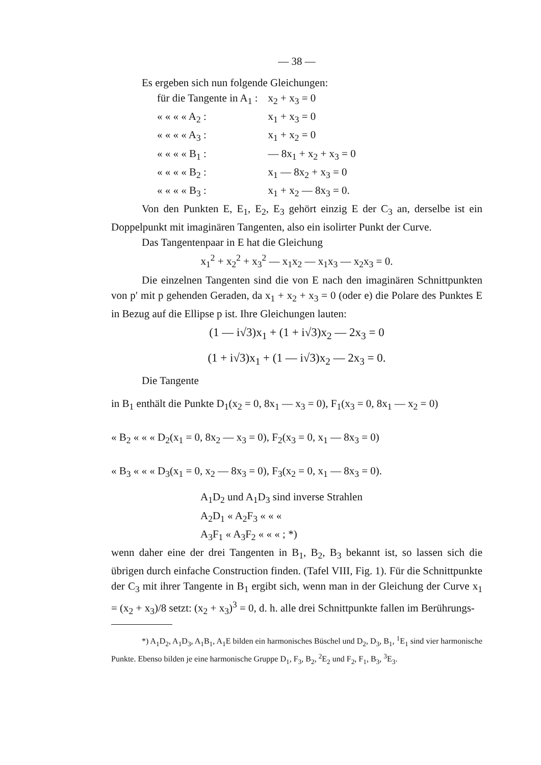— 38 —
Es ergeben sich nun folgende Gleichungen:
| für die Tangente in A<sub>1</sub> : | x<sub>2</sub> + x<sub>3</sub> = 0 |
| « « « « A<sub>2</sub> : | x<sub>1</sub> + x<sub>3</sub> = 0 |
| « « « « A<sub>3</sub> : | x<sub>1</sub> + x<sub>2</sub> = 0 |
| « « « « B<sub>1</sub> : | — 8x<sub>1</sub> + x<sub>2</sub> + x<sub>3</sub> = 0 |
| « « « « B<sub>2</sub> : | x<sub>1</sub> — 8x<sub>2</sub> + x<sub>3</sub> = 0 |
| « « « « B<sub>3</sub> : | x<sub>1</sub> + x<sub>2</sub> — 8x<sub>3</sub> = 0. |
Von den Punkten E, E<sub>1</sub>, E<sub>2</sub>, E<sub>3</sub> gehört einzig E der C<sub>3</sub> an, derselbe ist ein Doppelpunkt mit imaginären Tangenten, also ein isolirter Punkt der Curve.
Das Tangentenpaar in E hat die Gleichung
x<sub>1</sub><sup>2</sup> + x<sub>2</sub><sup>2</sup> + x<sub>3</sub><sup>2</sup> — x<sub>1</sub>x<sub>2</sub> — x<sub>1</sub>x<sub>3</sub> — x<sub>2</sub>x<sub>3</sub> = 0.
Die einzelnen Tangenten sind die von E nach den imaginären Schnittpunkten von p′ mit p gehenden Geraden, da x<sub>1</sub> + x<sub>2</sub> + x<sub>3</sub> = 0 (oder e) die Polare des Punktes E in Bezug auf die Ellipse p ist. Ihre Gleichungen lauten:
(1 — i√3)x<sub>1</sub> + (1 + i√3)x<sub>2</sub> — 2x<sub>3</sub> = 0
(1 + i√3)x<sub>1</sub> + (1 — i√3)x<sub>2</sub> — 2x<sub>3</sub> = 0.
Die Tangente
in B<sub>1</sub> enthält die Punkte D<sub>1</sub>(x<sub>2</sub> = 0, 8x<sub>1</sub> — x<sub>3</sub> = 0), F<sub>1</sub>(x<sub>3</sub> = 0, 8x<sub>1</sub> — x<sub>2</sub> = 0)
« B<sub>2</sub> « « « D<sub>2</sub>(x<sub>1</sub> = 0, 8x<sub>2</sub> — x<sub>3</sub> = 0), F<sub>2</sub>(x<sub>3</sub> = 0, x<sub>1</sub> — 8x<sub>3</sub> = 0)
« B<sub>3</sub> « « « D<sub>3</sub>(x<sub>1</sub> = 0, x<sub>2</sub> — 8x<sub>3</sub> = 0), F<sub>3</sub>(x<sub>2</sub> = 0, x<sub>1</sub> — 8x<sub>3</sub> = 0).
A<sub>1</sub>D<sub>2</sub> und A<sub>1</sub>D<sub>3</sub> sind inverse Strahlen
A<sub>2</sub>D<sub>1</sub> « A<sub>2</sub>F<sub>3</sub> « « «
A<sub>3</sub>F<sub>1</sub> « A<sub>3</sub>F<sub>2</sub> « « « ; *)
wenn daher eine der drei Tangenten in B<sub>1</sub>, B<sub>2</sub>, B<sub>3</sub> bekannt ist, so lassen sich die übrigen durch einfache Construction finden. (Tafel VIII, Fig. 1). Für die Schnittpunkte der C<sub>3</sub> mit ihrer Tangente in B<sub>1</sub> ergibt sich, wenn man in der Gleichung der Curve x<sub>1</sub> = (x<sub>2</sub> + x<sub>3</sub>)/8 setzt: (x<sub>2</sub> + x<sub>3</sub>)<sup>3</sup> = 0, d. h. alle drei Schnittpunkte fallen im Berührungs-
*) A<sub>1</sub>D<sub>2</sub>, A<sub>1</sub>D<sub>3</sub>, A<sub>1</sub>B<sub>1</sub>, A<sub>1</sub>E bilden ein harmonisches Büschel und D<sub>2</sub>, D<sub>3</sub>, B<sub>1</sub>, <sup>1</sup>E<sub>1</sub> sind vier harmonische Punkte. Ebenso bilden je eine harmonische Gruppe D<sub>1</sub>, F<sub>3</sub>, B<sub>2</sub>, <sup>2</sup>E<sub>2</sub> und F<sub>2</sub>, F<sub>1</sub>, B<sub>3</sub>, <sup>3</sup>E<sub>3</sub>.